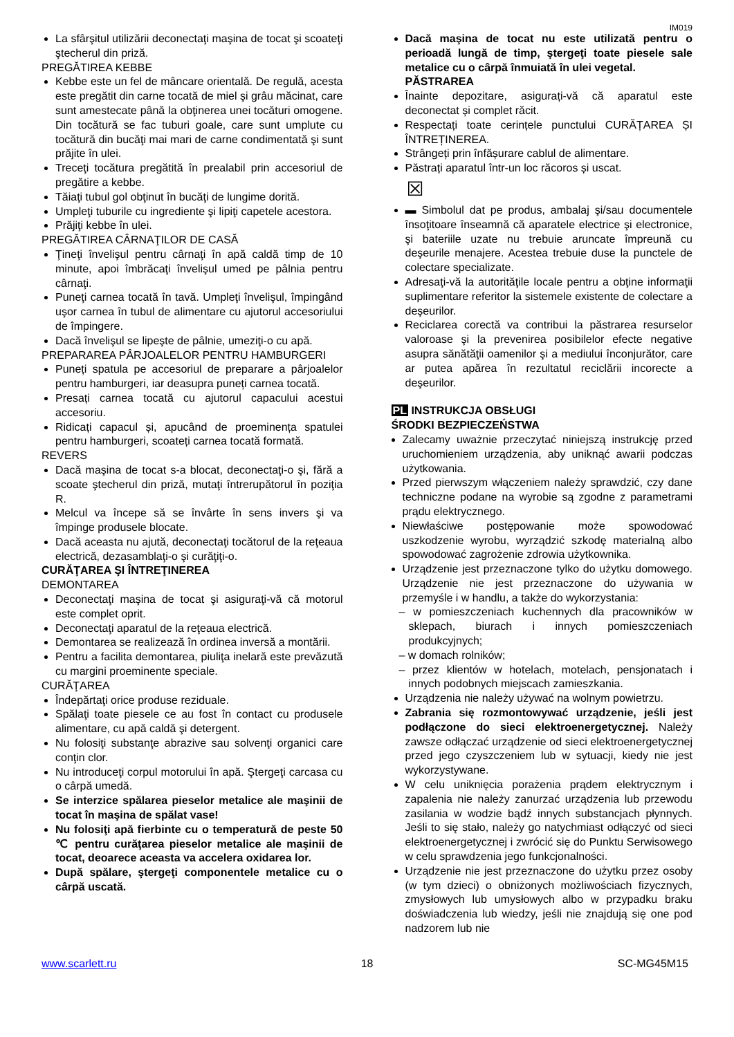IM019
La sfârşitul utilizării deconectaţi maşina de tocat şi scoateţi ştecherul din priză.
PREGĂTIREA KEBBE
Kebbe este un fel de mâncare orientală. De regulă, acesta este pregătit din carne tocată de miel şi grâu măcinat, care sunt amestecate până la obţinerea unei tocături omogene. Din tocătură se fac tuburi goale, care sunt umplute cu tocătură din bucăţi mai mari de carne condimentată şi sunt prăjite în ulei.
Treceţi tocătura pregătită în prealabil prin accesoriul de pregătire a kebbe.
Tăiaţi tubul gol obţinut în bucăţi de lungime dorită.
Umpleţi tuburile cu ingrediente şi lipiţi capetele acestora.
Prăjiţi kebbe în ulei.
PREGĂTIREA CÂRNAŢILOR DE CASĂ
Ţineţi învelişul pentru cârnaţi în apă caldă timp de 10 minute, apoi îmbrăcaţi învelişul umed pe pâlnia pentru cârnaţi.
Puneţi carnea tocată în tavă. Umpleţi învelişul, împingând uşor carnea în tubul de alimentare cu ajutorul accesoriului de împingere.
Dacă învelişul se lipeşte de pâlnie, umeziţi-o cu apă.
PREPARAREA PÂRJOALELOR PENTRU HAMBURGERI
Puneți spatula pe accesoriul de preparare a pârjoalelor pentru hamburgeri, iar deasupra puneți carnea tocată.
Presați carnea tocată cu ajutorul capacului acestui accesoriu.
Ridicați capacul și, apucând de proeminența spatulei pentru hamburgeri, scoateți carnea tocată formată.
REVERS
Dacă maşina de tocat s-a blocat, deconectaţi-o şi, fără a scoate ştecherul din priză, mutaţi întrerupătorul în poziţia R.
Melcul va începe să se învârte în sens invers şi va împinge produsele blocate.
Dacă aceasta nu ajută, deconectaţi tocătorul de la reţeaua electrică, dezasamblaţi-o şi curăţiţi-o.
CURĂŢAREA ŞI ÎNTREŢINEREA
DEMONTAREA
Deconectaţi maşina de tocat şi asiguraţi-vă că motorul este complet oprit.
Deconectaţi aparatul de la reţeaua electrică.
Demontarea se realizează în ordinea inversă a montării.
Pentru a facilita demontarea, piuliţa inelară este prevăzută cu margini proeminente speciale.
CURĂŢAREA
Îndepărtaţi orice produse reziduale.
Spălaţi toate piesele ce au fost în contact cu produsele alimentare, cu apă caldă şi detergent.
Nu folosiţi substanţe abrazive sau solvenţi organici care conţin clor.
Nu introduceţi corpul motorului în apă. Ştergeţi carcasa cu o cârpă umedă.
Se interzice spălarea pieselor metalice ale maşinii de tocat în maşina de spălat vase!
Nu folosiţi apă fierbinte cu o temperatură de peste 50 ℃ pentru curăţarea pieselor metalice ale maşinii de tocat, deoarece aceasta va accelera oxidarea lor.
După spălare, ştergeţi componentele metalice cu o cârpă uscată.
Dacă maşina de tocat nu este utilizată pentru o perioadă lungă de timp, ştergeţi toate piesele sale metalice cu o cârpă înmuiată în ulei vegetal.
PĂSTRAREA
Înainte depozitare, asigurați-vă că aparatul este deconectat și complet răcit.
Respectați toate cerințele punctului CURĂȚAREA ȘI ÎNTREȚINEREA.
Strângeți prin înfășurare cablul de alimentare.
Păstrați aparatul într-un loc răcoros și uscat.
☒
▬ Simbolul dat pe produs, ambalaj şi/sau documentele însoţitoare înseamnă că aparatele electrice şi electronice, şi bateriile uzate nu trebuie aruncate împreună cu deşeurile menajere. Acestea trebuie duse la punctele de colectare specializate.
Adresaţi-vă la autorităţile locale pentru a obţine informaţii suplimentare referitor la sistemele existente de colectare a deşeurilor.
Reciclarea corectă va contribui la păstrarea resurselor valoroase şi la prevenirea posibilelor efecte negative asupra sănătăţii oamenilor şi a mediului înconjurător, care ar putea apărea în rezultatul reciclării incorecte a deşeurilor.
PL INSTRUKCJA OBSŁUGI
ŚRODKI BEZPIECZEŃSTWA
Zalecamy uważnie przeczytać niniejszą instrukcję przed uruchomieniem urządzenia, aby uniknąć awarii podczas użytkowania.
Przed pierwszym włączeniem należy sprawdzić, czy dane techniczne podane na wyrobie są zgodne z parametrami prądu elektrycznego.
Niewłaściwe postępowanie może spowodować uszkodzenie wyrobu, wyrządzić szkodę materialną albo spowodować zagrożenie zdrowia użytkownika.
Urządzenie jest przeznaczone tylko do użytku domowego. Urządzenie nie jest przeznaczone do używania w przemyśle i w handlu, a także do wykorzystania:
– w pomieszczeniach kuchennych dla pracowników w sklepach, biurach i innych pomieszczeniach produkcyjnych;
– w domach rolników;
– przez klientów w hotelach, motelach, pensjonatach i innych podobnych miejscach zamieszkania.
Urządzenia nie należy używać na wolnym powietrzu.
Zabrania się rozmontowywać urządzenie, jeśli jest podłączone do sieci elektroenergetycznej. Należy zawsze odłączać urządzenie od sieci elektroenergetycznej przed jego czyszczeniem lub w sytuacji, kiedy nie jest wykorzystywane.
W celu uniknięcia porażenia prądem elektrycznym i zapalenia nie należy zanurzać urządzenia lub przewodu zasilania w wodzie bądź innych substancjach płynnych. Jeśli to się stało, należy go natychmiast odłączyć od sieci elektroenergetycznej i zwrócić się do Punktu Serwisowego w celu sprawdzenia jego funkcjonalności.
Urządzenie nie jest przeznaczone do użytku przez osoby (w tym dzieci) o obniżonych możliwościach fizycznych, zmysłowych lub umysłowych albo w przypadku braku doświadczenia lub wiedzy, jeśli nie znajdują się one pod nadzorem lub nie
www.scarlett.ru 18 SC-MG45M15